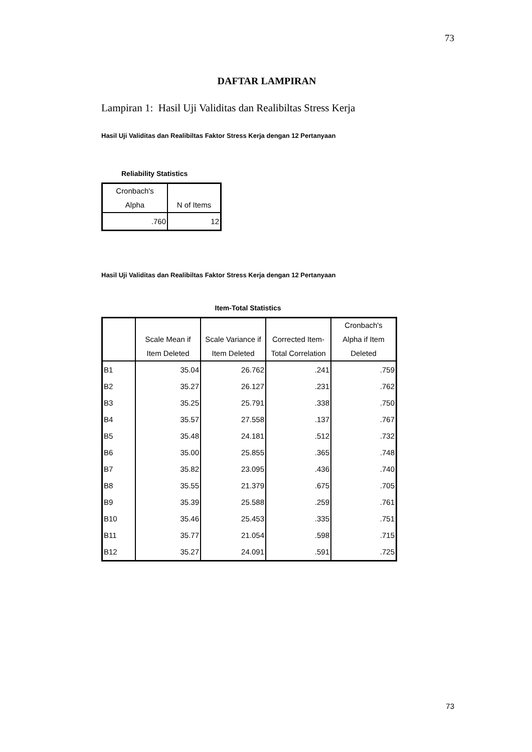73
DAFTAR LAMPIRAN
Lampiran 1: Hasil Uji Validitas dan Realibiltas Stress Kerja
Hasil Uji Validitas dan Realibiltas Faktor Stress Kerja dengan 12 Pertanyaan
Reliability Statistics
| Cronbach's Alpha | N of Items |
| --- | --- |
| .760 | 12 |
Hasil Uji Validitas dan Realibiltas Faktor Stress Kerja dengan 12 Pertanyaan
Item-Total Statistics
| | Scale Mean if Item Deleted | Scale Variance if Item Deleted | Corrected Item- Total Correlation | Cronbach's Alpha if Item Deleted |
| --- | --- | --- | --- | --- |
| B1 | 35.04 | 26.762 | .241 | .759 |
| B2 | 35.27 | 26.127 | .231 | .762 |
| B3 | 35.25 | 25.791 | .338 | .750 |
| B4 | 35.57 | 27.558 | .137 | .767 |
| B5 | 35.48 | 24.181 | .512 | .732 |
| B6 | 35.00 | 25.855 | .365 | .748 |
| B7 | 35.82 | 23.095 | .436 | .740 |
| B8 | 35.55 | 21.379 | .675 | .705 |
| B9 | 35.39 | 25.588 | .259 | .761 |
| B10 | 35.46 | 25.453 | .335 | .751 |
| B11 | 35.77 | 21.054 | .598 | .715 |
| B12 | 35.27 | 24.091 | .591 | .725 |
73